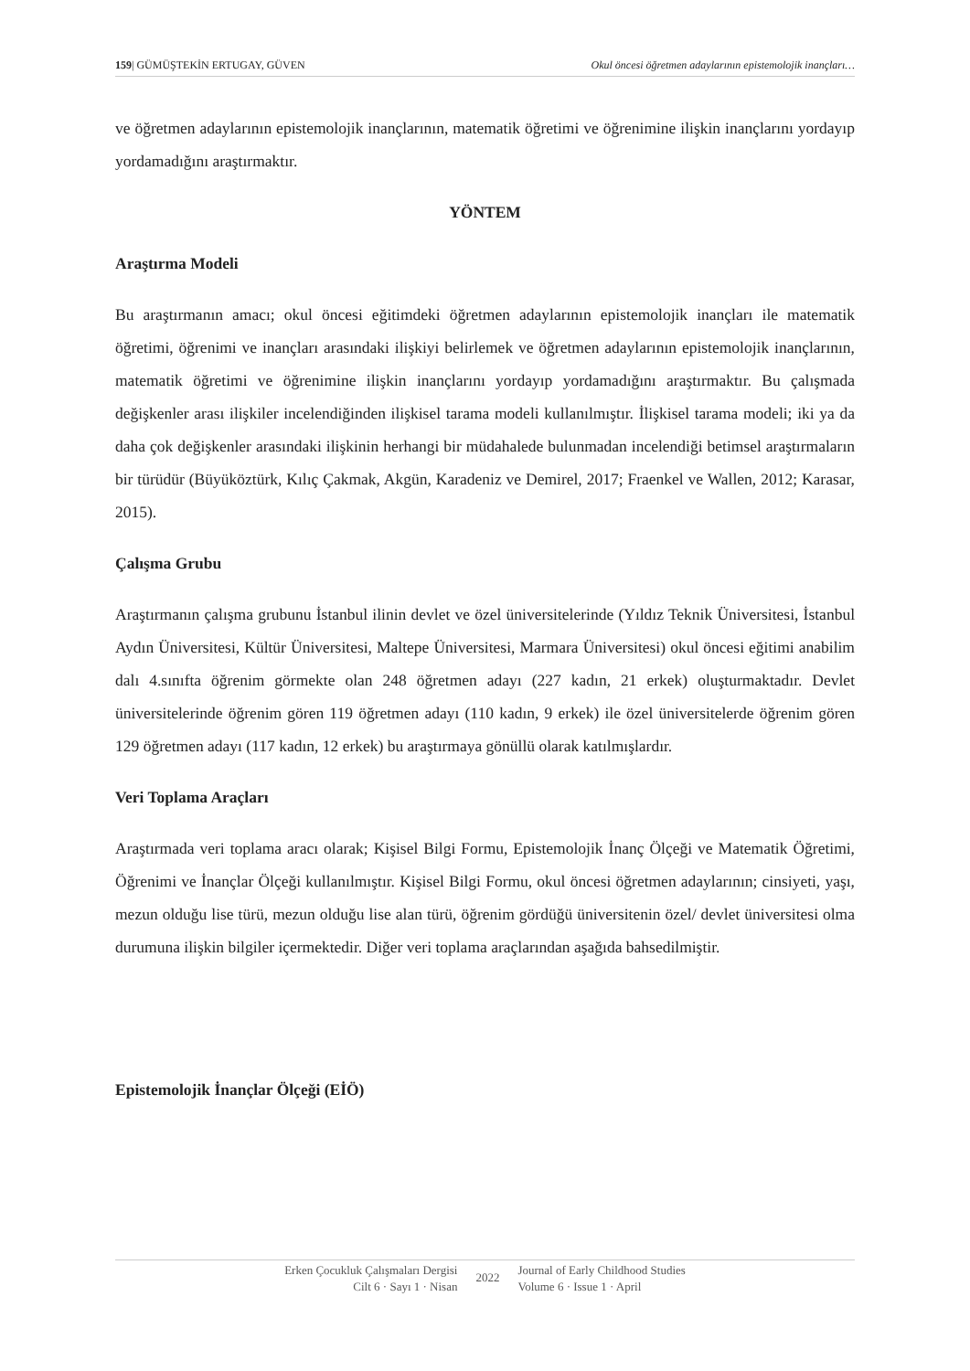159| GÜMÜŞTEKİN ERTUGAY, GÜVEN Okul öncesi öğretmen adaylarının epistemolojik inançları…
ve öğretmen adaylarının epistemolojik inançlarının, matematik öğretimi ve öğrenimine ilişkin inançlarını yordayıp yordamadığını araştırmaktır.
YÖNTEM
Araştırma Modeli
Bu araştırmanın amacı; okul öncesi eğitimdeki öğretmen adaylarının epistemolojik inançları ile matematik öğretimi, öğrenimi ve inançları arasındaki ilişkiyi belirlemek ve öğretmen adaylarının epistemolojik inançlarının, matematik öğretimi ve öğrenimine ilişkin inançlarını yordayıp yordamadığını araştırmaktır. Bu çalışmada değişkenler arası ilişkiler incelendiğinden ilişkisel tarama modeli kullanılmıştır. İlişkisel tarama modeli; iki ya da daha çok değişkenler arasındaki ilişkinin herhangi bir müdahalede bulunmadan incelendiği betimsel araştırmaların bir türüdür (Büyüköztürk, Kılıç Çakmak, Akgün, Karadeniz ve Demirel, 2017; Fraenkel ve Wallen, 2012; Karasar, 2015).
Çalışma Grubu
Araştırmanın çalışma grubunu İstanbul ilinin devlet ve özel üniversitelerinde (Yıldız Teknik Üniversitesi, İstanbul Aydın Üniversitesi, Kültür Üniversitesi, Maltepe Üniversitesi, Marmara Üniversitesi) okul öncesi eğitimi anabilim dalı 4.sınıfta öğrenim görmekte olan 248 öğretmen adayı (227 kadın, 21 erkek) oluşturmaktadır. Devlet üniversitelerinde öğrenim gören 119 öğretmen adayı (110 kadın, 9 erkek) ile özel üniversitelerde öğrenim gören 129 öğretmen adayı (117 kadın, 12 erkek) bu araştırmaya gönüllü olarak katılmışlardır.
Veri Toplama Araçları
Araştırmada veri toplama aracı olarak; Kişisel Bilgi Formu, Epistemolojik İnanç Ölçeği ve Matematik Öğretimi, Öğrenimi ve İnançlar Ölçeği kullanılmıştır. Kişisel Bilgi Formu, okul öncesi öğretmen adaylarının; cinsiyeti, yaşı, mezun olduğu lise türü, mezun olduğu lise alan türü, öğrenim gördüğü üniversitenin özel/ devlet üniversitesi olma durumuna ilişkin bilgiler içermektedir. Diğer veri toplama araçlarından aşağıda bahsedilmiştir.
Epistemolojik İnançlar Ölçeği (EİÖ)
Erken Çocukluk Çalışmaları Dergisi
Cilt 6 · Sayı 1 · Nisan
2022
Journal of Early Childhood Studies
Volume 6 · Issue 1 · April